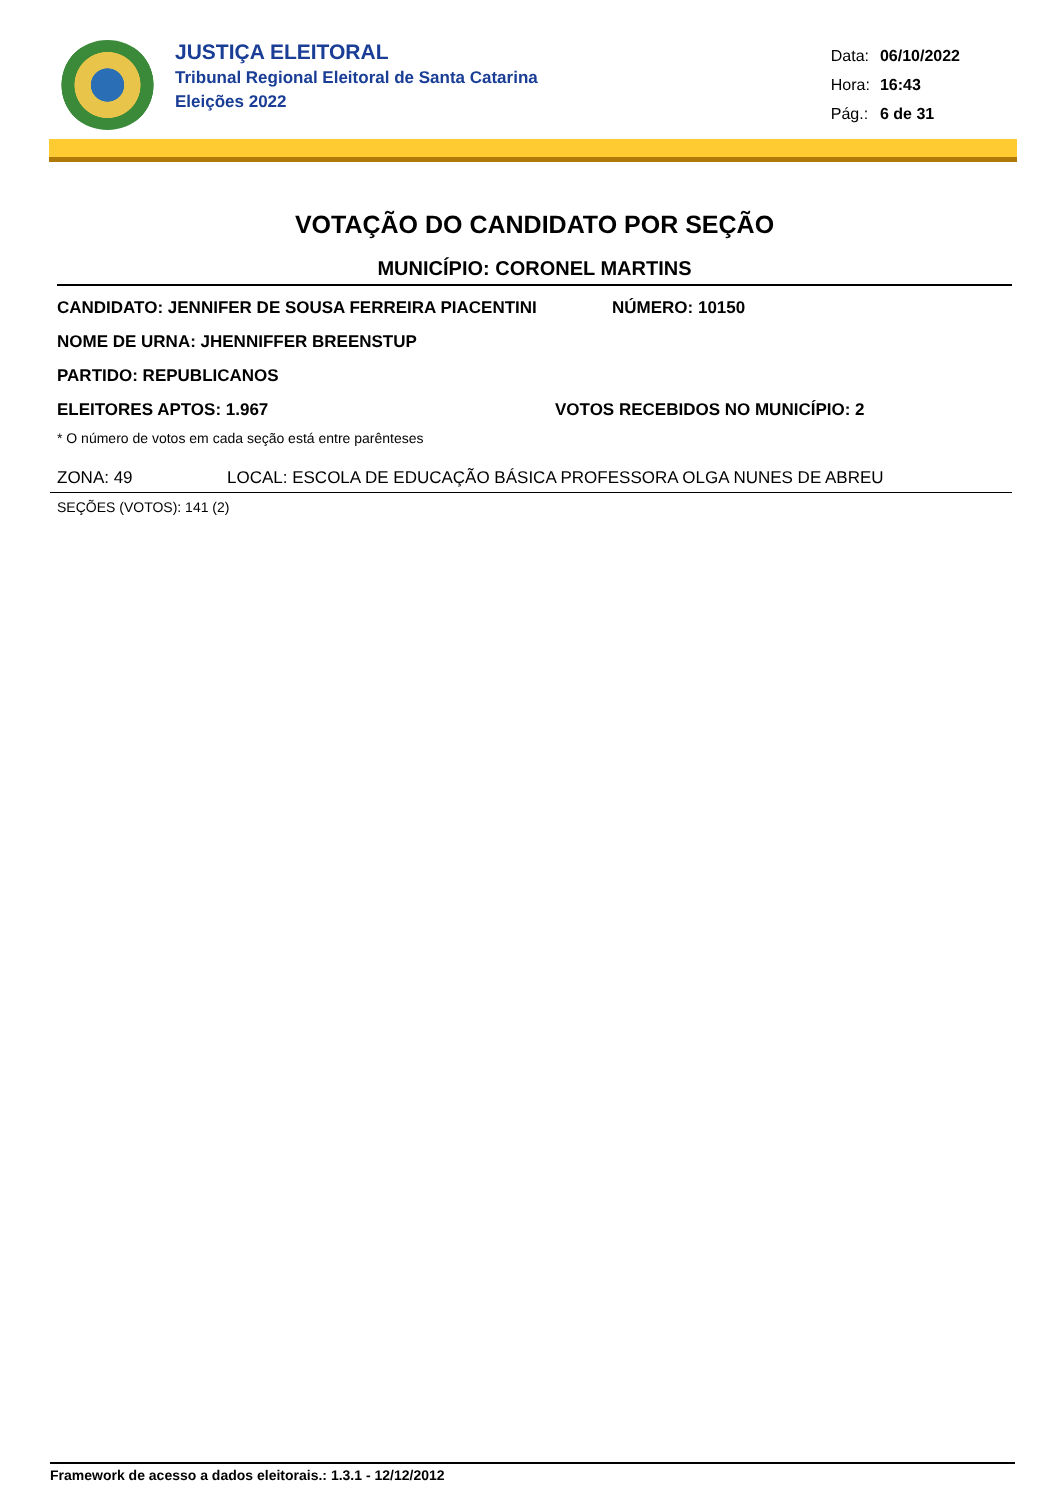JUSTIÇA ELEITORAL
Tribunal Regional Eleitoral de Santa Catarina
Eleições 2022
| Data: | 06/10/2022 |
| Hora: | 16:43 |
| Pág.: | 6 de 31 |
VOTAÇÃO DO CANDIDATO POR SEÇÃO
MUNICÍPIO: CORONEL MARTINS
CANDIDATO: JENNIFER DE SOUSA FERREIRA PIACENTINI NÚMERO: 10150
NOME DE URNA: JHENNIFFER BREENSTUP
PARTIDO: REPUBLICANOS
ELEITORES APTOS: 1.967 VOTOS RECEBIDOS NO MUNICÍPIO: 2
* O número de votos em cada seção está entre parênteses
ZONA: 49 LOCAL: ESCOLA DE EDUCAÇÃO BÁSICA PROFESSORA OLGA NUNES DE ABREU
SEÇÕES (VOTOS): 141 (2)
Framework de acesso a dados eleitorais.: 1.3.1 - 12/12/2012